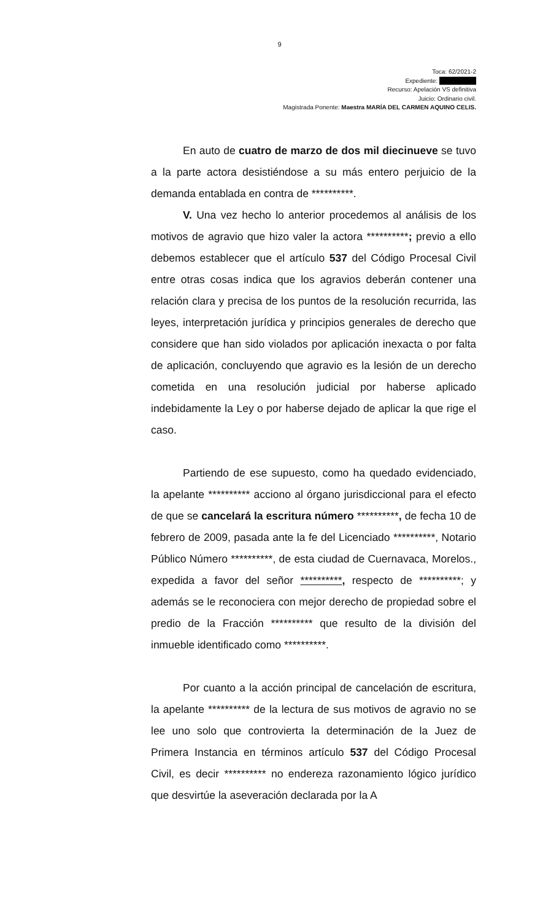9
Toca: 62/2021-2
Expediente:
Recurso: Apelación VS definitiva
Juicio: Ordinario civil.
Magistrada Ponente: Maestra MARÍA DEL CARMEN AQUINO CELIS.
En auto de cuatro de marzo de dos mil diecinueve se tuvo a la parte actora desistiéndose a su más entero perjuicio de la demanda entablada en contra de **********.
V. Una vez hecho lo anterior procedemos al análisis de los motivos de agravio que hizo valer la actora **********; previo a ello debemos establecer que el artículo 537 del Código Procesal Civil entre otras cosas indica que los agravios deberán contener una relación clara y precisa de los puntos de la resolución recurrida, las leyes, interpretación jurídica y principios generales de derecho que considere que han sido violados por aplicación inexacta o por falta de aplicación, concluyendo que agravio es la lesión de un derecho cometida en una resolución judicial por haberse aplicado indebidamente la Ley o por haberse dejado de aplicar la que rige el caso.
Partiendo de ese supuesto, como ha quedado evidenciado, la apelante ********** acciono al órgano jurisdiccional para el efecto de que se cancelará la escritura número **********, de fecha 10 de febrero de 2009, pasada ante la fe del Licenciado **********, Notario Público Número **********, de esta ciudad de Cuernavaca, Morelos., expedida a favor del señor **********, respecto de **********; y además se le reconociera con mejor derecho de propiedad sobre el predio de la Fracción ********** que resulto de la división del inmueble identificado como **********.
Por cuanto a la acción principal de cancelación de escritura, la apelante ********** de la lectura de sus motivos de agravio no se lee uno solo que controvierta la determinación de la Juez de Primera Instancia en términos artículo 537 del Código Procesal Civil, es decir ********** no endereza razonamiento lógico jurídico que desvirtúe la aseveración declarada por la A